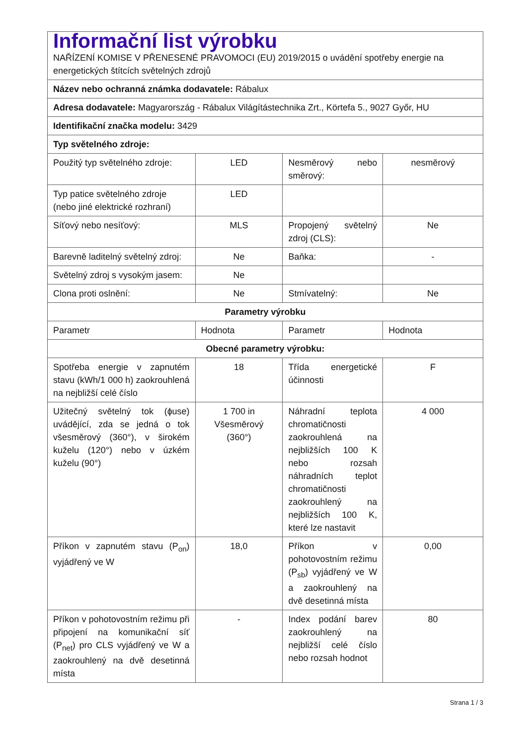| Informační list výrobku NAŘÍZENÍ KOMISE V PŘENESENÉ PRAVOMOCI (EU) 2019/2015 o uvádění spotřeby energie na energetických štítcích světelných zdrojů | | | |
| Název nebo ochranná známka dodavatele: Rábalux | | | |
| Adresa dodavatele: Magyarország - Rábalux Világítástechnika Zrt., Körtefa 5., 9027 Győr, HU | | | |
| Identifikační značka modelu: 3429 | | | |
| Typ světelného zdroje: | | | |
| Použitý typ světelného zdroje: | LED | Nesměrový nebo směrový: | nesměrový |
| Typ patice světelného zdroje (nebo jiné elektrické rozhraní) | LED | | |
| Síťový nebo nesíťový: | MLS | Propojený světelný zdroj (CLS): | Ne |
| Barevně laditelný světelný zdroj: | Ne | Baňka: | - |
| Světelný zdroj s vysokým jasem: | Ne | | |
| Clona proti oslnění: | Ne | Stmívatelný: | Ne |
| Parametry výrobku | | | |
| Parametr | Hodnota | Parametr | Hodnota |
| Obecné parametry výrobku: | | | |
| Spotřeba energie v zapnutém stavu (kWh/1 000 h) zaokrouhlená na nejbližší celé číslo | 18 | Třída energetické účinnosti | F |
| Užitečný světelný tok (ɸuse) uvádějící, zda se jedná o tok všesměrový (360°), v širokém kuželu (120°) nebo v úzkém kuželu (90°) | 1 700 in Všesměrový (360°) | Náhradní teplota chromatičnosti zaokrouhlená na nejbližších 100 K nebo rozsah náhradních teplot chromatičnosti zaokrouhlený na nejbližších 100 K, které lze nastavit | 4 000 |
| Příkon v zapnutém stavu (P<sub>on</sub>) vyjádřený ve W | 18,0 | Příkon v pohotovostním režimu (P<sub>sb</sub>) vyjádřený ve W a zaokrouhlený na dvě desetinná místa | 0,00 |
| Příkon v pohotovostním režimu při připojení na komunikační síť (P<sub>net</sub>) pro CLS vyjádřený ve W a zaokrouhlený na dvě desetinná místa | - | Index podání barev zaokrouhlený na nejbližší celé číslo nebo rozsah hodnot | 80 |
Strana 1 / 3